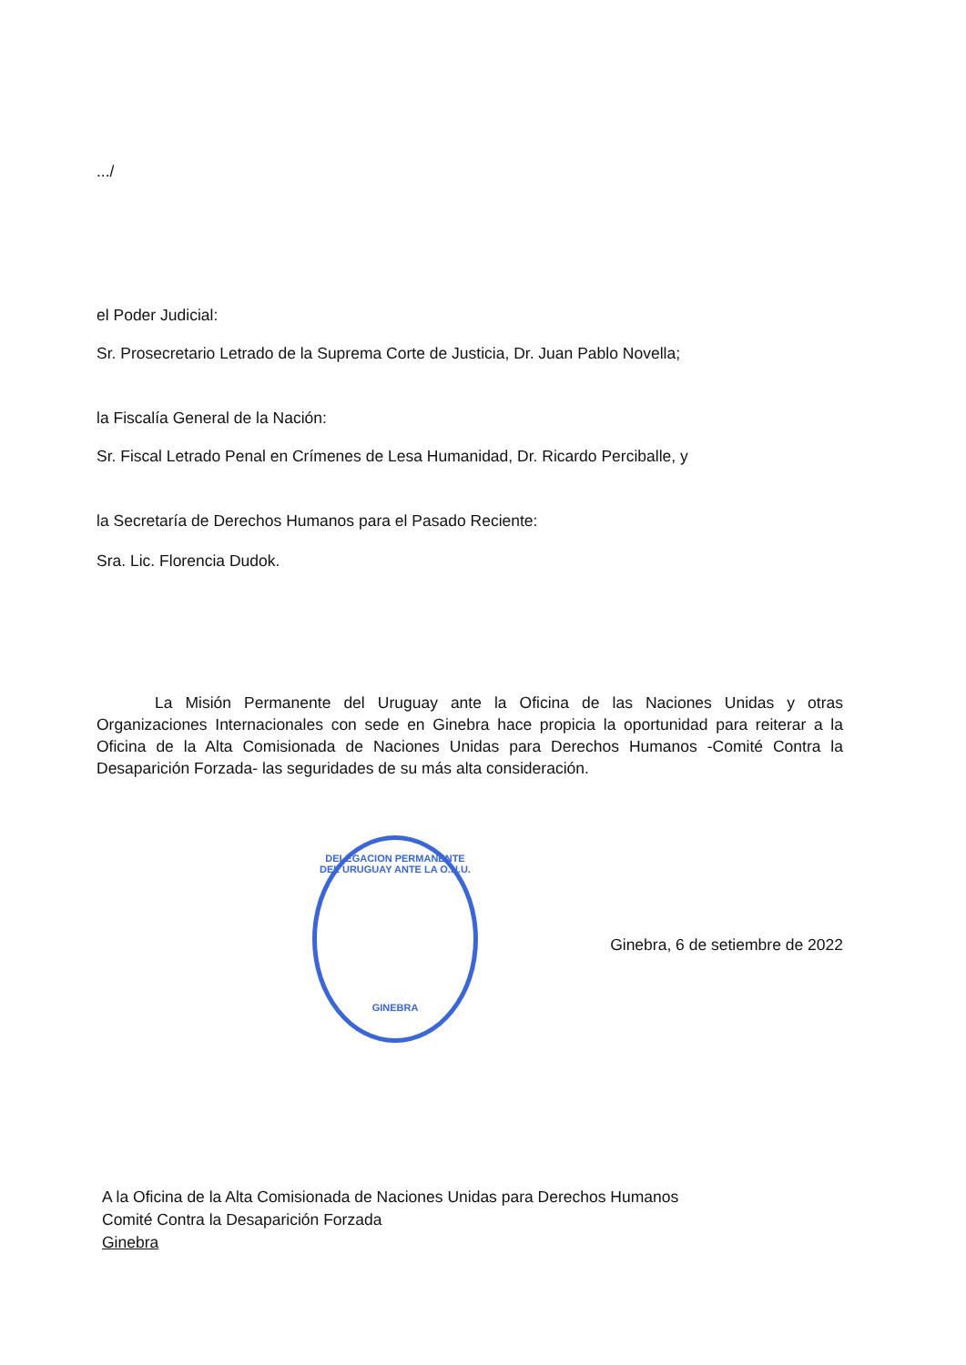.../
el Poder Judicial:
Sr. Prosecretario Letrado de la Suprema Corte de Justicia, Dr. Juan Pablo Novella;
la Fiscalía General de la Nación:
Sr. Fiscal Letrado Penal en Crímenes de Lesa Humanidad, Dr. Ricardo Perciballe, y
la Secretaría de Derechos Humanos para el Pasado Reciente:
Sra. Lic. Florencia Dudok.
La Misión Permanente del Uruguay ante la Oficina de las Naciones Unidas y otras Organizaciones Internacionales con sede en Ginebra hace propicia la oportunidad para reiterar a la Oficina de la Alta Comisionada de Naciones Unidas para Derechos Humanos -Comité Contra la Desaparición Forzada- las seguridades de su más alta consideración.
DELEGACION PERMANENTE DEL URUGUAY ANTE LA O.N.U.
GINEBRA
Ginebra, 6 de setiembre de 2022
A la Oficina de la Alta Comisionada de Naciones Unidas para Derechos Humanos
Comité Contra la Desaparición Forzada
Ginebra